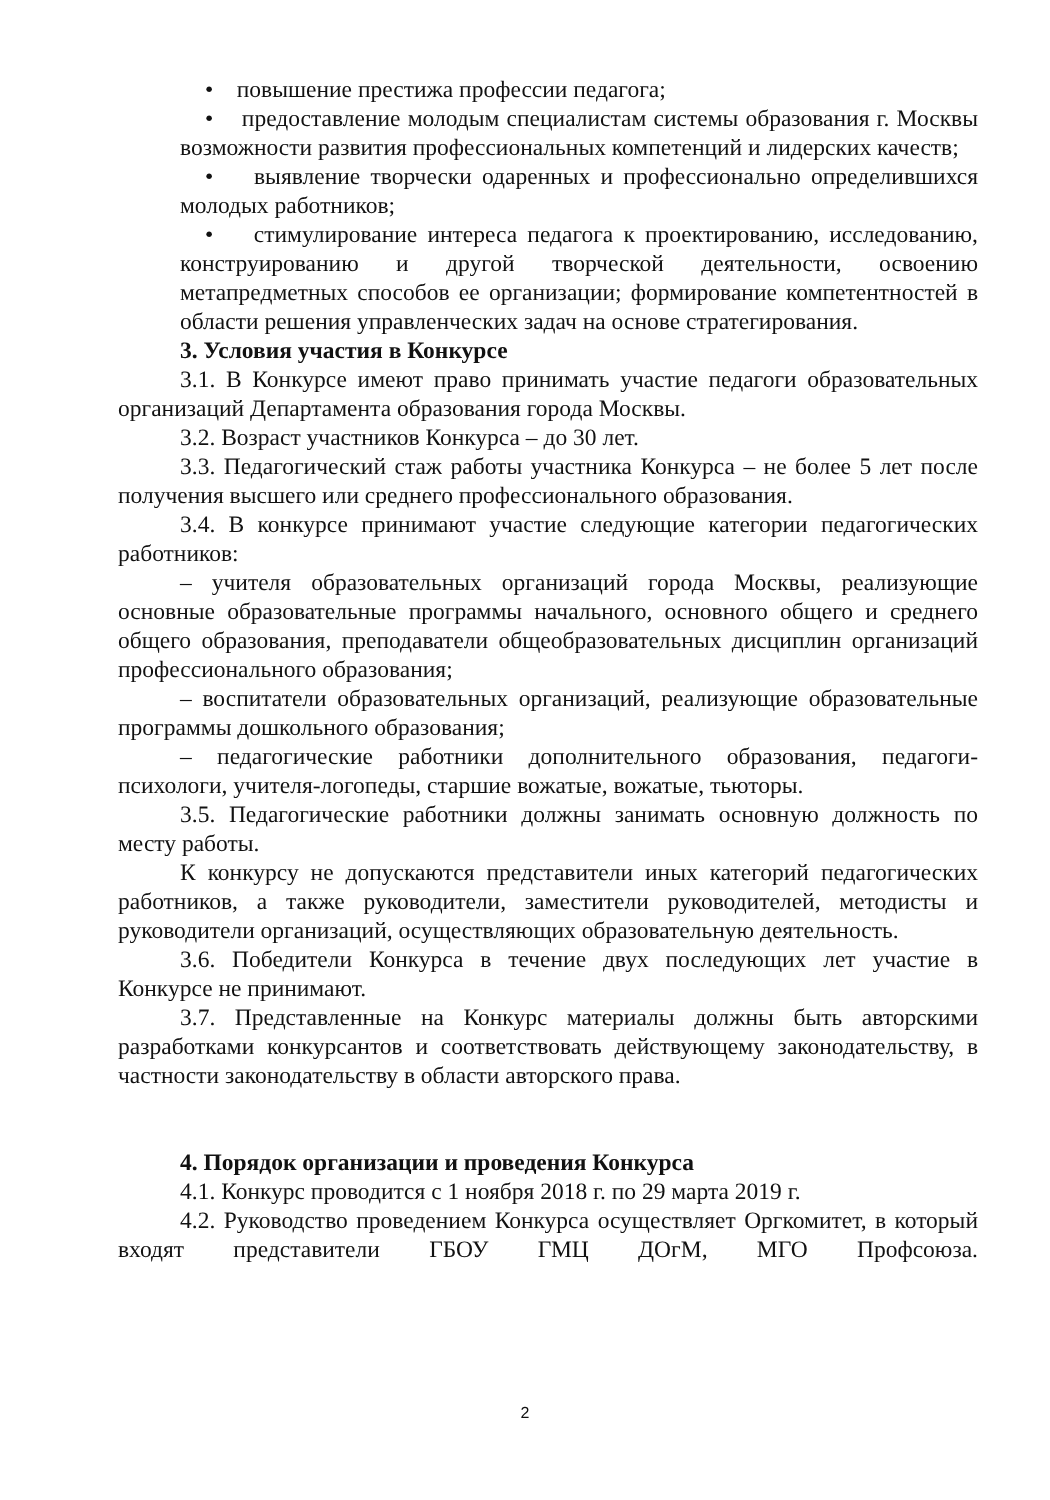• повышение престижа профессии педагога;
• предоставление молодым специалистам системы образования г. Москвы возможности развития профессиональных компетенций и лидерских качеств;
• выявление творчески одаренных и профессионально определившихся молодых работников;
• стимулирование интереса педагога к проектированию, исследованию, конструированию и другой творческой деятельности, освоению метапредметных способов ее организации; формирование компетентностей в области решения управленческих задач на основе стратегирования.
3. Условия участия в Конкурсе
3.1. В Конкурсе имеют право принимать участие педагоги образовательных организаций Департамента образования города Москвы.
3.2. Возраст участников Конкурса – до 30 лет.
3.3. Педагогический стаж работы участника Конкурса – не более 5 лет после получения высшего или среднего профессионального образования.
3.4. В конкурсе принимают участие следующие категории педагогических работников:
– учителя образовательных организаций города Москвы, реализующие основные образовательные программы начального, основного общего и среднего общего образования, преподаватели общеобразовательных дисциплин организаций профессионального образования;
– воспитатели образовательных организаций, реализующие образовательные программы дошкольного образования;
– педагогические работники дополнительного образования, педагоги-психологи, учителя-логопеды, старшие вожатые, вожатые, тьюторы.
3.5. Педагогические работники должны занимать основную должность по месту работы.
К конкурсу не допускаются представители иных категорий педагогических работников, а также руководители, заместители руководителей, методисты и руководители организаций, осуществляющих образовательную деятельность.
3.6. Победители Конкурса в течение двух последующих лет участие в Конкурсе не принимают.
3.7. Представленные на Конкурс материалы должны быть авторскими разработками конкурсантов и соответствовать действующему законодательству, в частности законодательству в области авторского права.
4. Порядок организации и проведения Конкурса
4.1. Конкурс проводится с 1 ноября 2018 г. по 29 марта 2019 г.
4.2. Руководство проведением Конкурса осуществляет Оргкомитет, в который входят представители ГБОУ ГМЦ ДОгМ, МГО Профсоюза.
2